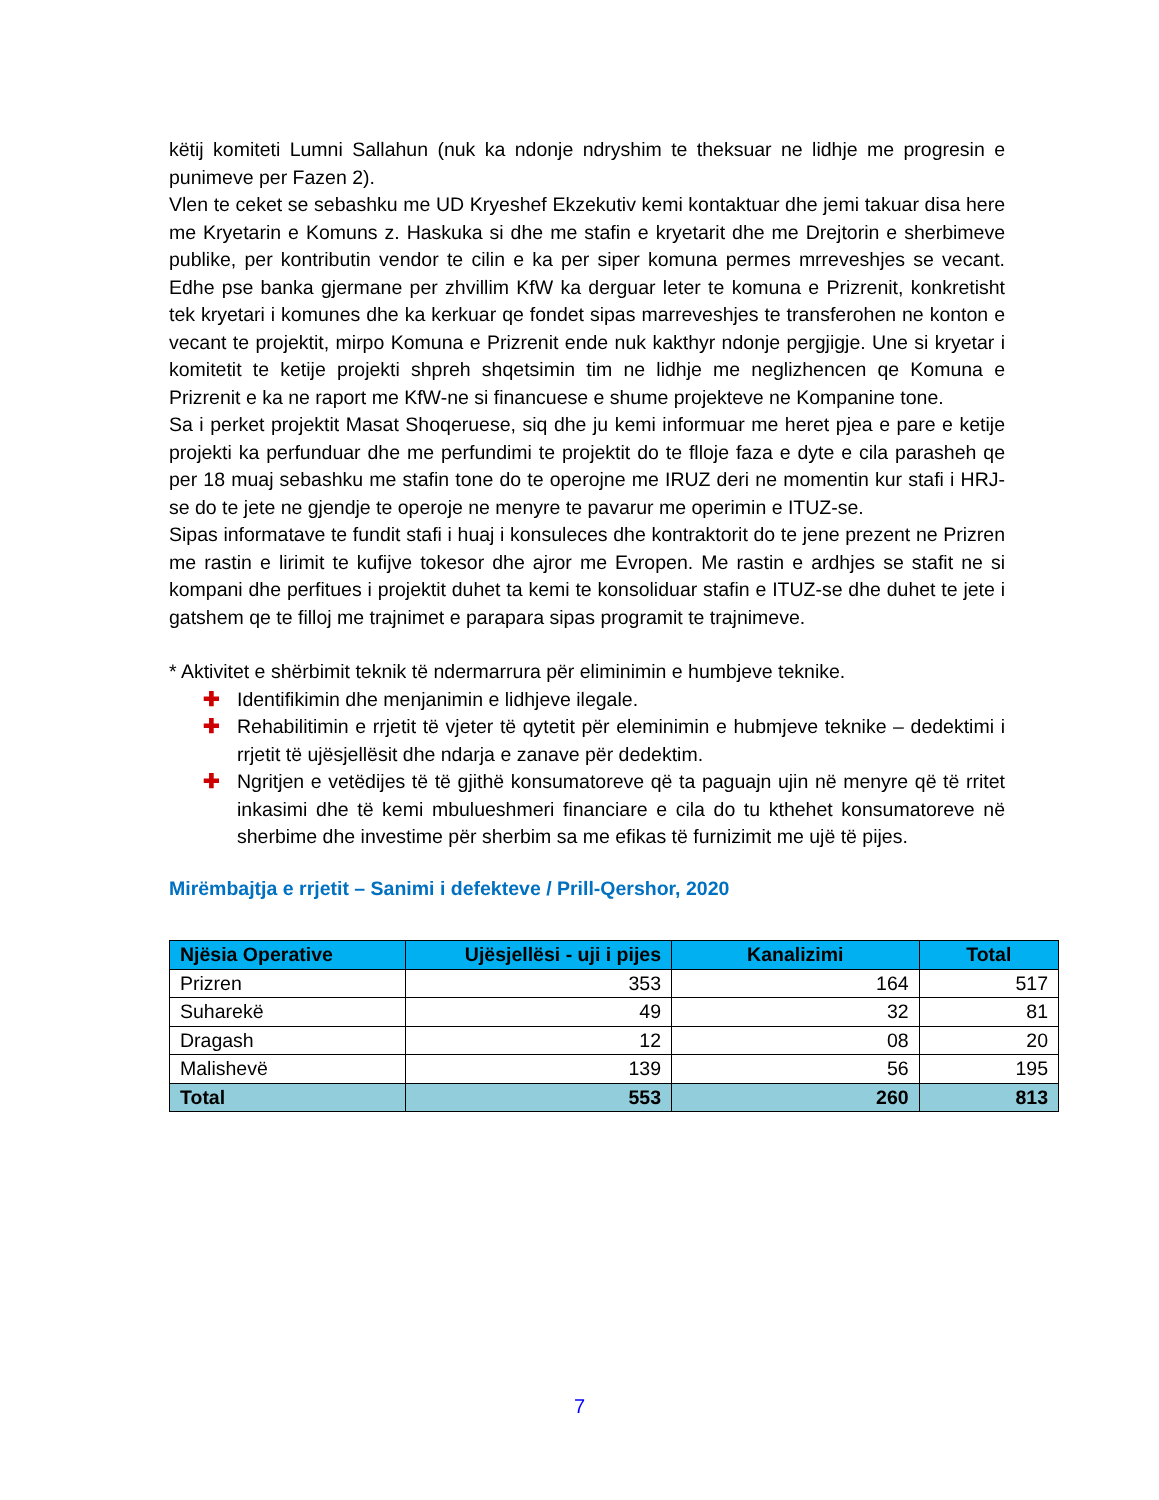këtij komiteti Lumni Sallahun (nuk ka ndonje ndryshim te theksuar ne lidhje me progresin e punimeve per Fazen 2).
Vlen te ceket se sebashku me UD Kryeshef Ekzekutiv kemi kontaktuar dhe jemi takuar disa here me Kryetarin e Komuns z. Haskuka si dhe me stafin e kryetarit dhe me Drejtorin e sherbimeve publike, per kontributin vendor te cilin e ka per siper komuna permes mrreveshjes se vecant. Edhe pse banka gjermane per zhvillim KfW ka derguar leter te komuna e Prizrenit, konkretisht tek kryetari i komunes dhe ka kerkuar qe fondet sipas marreveshjes te transferohen ne konton e vecant te projektit, mirpo Komuna e Prizrenit ende nuk kakthyr ndonje pergjigje. Une si kryetar i komitetit te ketije projekti shpreh shqetsimin tim ne lidhje me neglizhencen qe Komuna e Prizrenit e ka ne raport me KfW-ne si financuese e shume projekteve ne Kompanine tone.
Sa i perket projektit Masat Shoqeruese, siq dhe ju kemi informuar me heret pjea e pare e ketije projekti ka perfunduar dhe me perfundimi te projektit do te flloje faza e dyte e cila parasheh qe per 18 muaj sebashku me stafin tone do te operojne me IRUZ deri ne momentin kur stafi i HRJ-se do te jete ne gjendje te operoje ne menyre te pavarur me operimin e ITUZ-se.
Sipas informatave te fundit stafi i huaj i konsuleces dhe kontraktorit do te jene prezent ne Prizren me rastin e lirimit te kufijve tokesor dhe ajror me Evropen. Me rastin e ardhjes se stafit ne si kompani dhe perfitues i projektit duhet ta kemi te konsoliduar stafin e ITUZ-se dhe duhet te jete i gatshem qe te filloj me trajnimet e parapara sipas programit te trajnimeve.
* Aktivitet e shërbimit teknik të ndermarrura për eliminimin e humbjeve teknike.
✚ Identifikimin dhe menjanimin e lidhjeve ilegale.
✚ Rehabilitimin e rrjetit të vjeter të qytetit për eleminimin e hubmjeve teknike – dedektimi i rrjetit të ujësjellësit dhe ndarja e zanave për dedektim.
✚ Ngritjen e vetëdijes të të gjithë konsumatoreve që ta paguajn ujin në menyre që të rritet inkasimi dhe të kemi mbulueshmeri financiare e cila do tu kthehet konsumatoreve në sherbime dhe investime për sherbim sa me efikas të furnizimit me ujë të pijes.
Mirëmbajtja e rrjetit – Sanimi i defekteve / Prill-Qershor, 2020
| Njësia Operative | Ujësjellësi - uji i pijes | Kanalizimi | Total |
| --- | --- | --- | --- |
| Prizren | 353 | 164 | 517 |
| Suharekë | 49 | 32 | 81 |
| Dragash | 12 | 08 | 20 |
| Malishevë | 139 | 56 | 195 |
| Total | 553 | 260 | 813 |
7